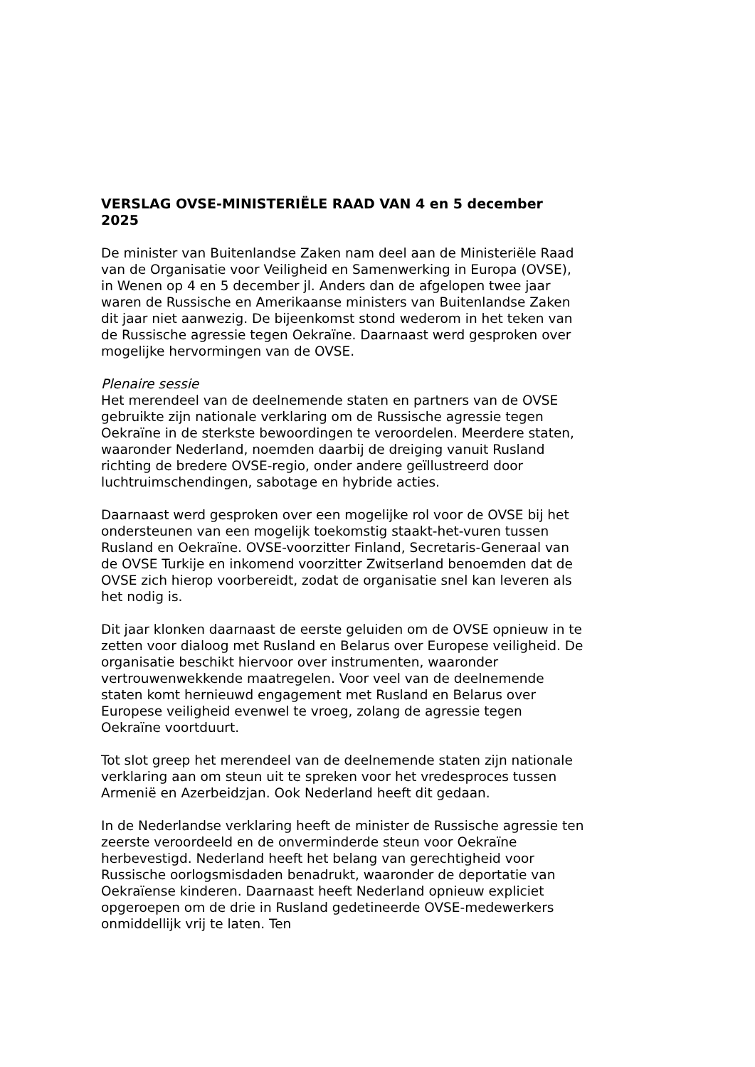VERSLAG OVSE-MINISTERIËLE RAAD VAN 4 en 5 december 2025
De minister van Buitenlandse Zaken nam deel aan de Ministeriële Raad van de Organisatie voor Veiligheid en Samenwerking in Europa (OVSE), in Wenen op 4 en 5 december jl. Anders dan de afgelopen twee jaar waren de Russische en Amerikaanse ministers van Buitenlandse Zaken dit jaar niet aanwezig. De bijeenkomst stond wederom in het teken van de Russische agressie tegen Oekraïne. Daarnaast werd gesproken over mogelijke hervormingen van de OVSE.
Plenaire sessie
Het merendeel van de deelnemende staten en partners van de OVSE gebruikte zijn nationale verklaring om de Russische agressie tegen Oekraïne in de sterkste bewoordingen te veroordelen. Meerdere staten, waaronder Nederland, noemden daarbij de dreiging vanuit Rusland richting de bredere OVSE-regio, onder andere geïllustreerd door luchtruimschendingen, sabotage en hybride acties.
Daarnaast werd gesproken over een mogelijke rol voor de OVSE bij het ondersteunen van een mogelijk toekomstig staakt-het-vuren tussen Rusland en Oekraïne. OVSE-voorzitter Finland, Secretaris-Generaal van de OVSE Turkije en inkomend voorzitter Zwitserland benoemden dat de OVSE zich hierop voorbereidt, zodat de organisatie snel kan leveren als het nodig is.
Dit jaar klonken daarnaast de eerste geluiden om de OVSE opnieuw in te zetten voor dialoog met Rusland en Belarus over Europese veiligheid. De organisatie beschikt hiervoor over instrumenten, waaronder vertrouwenwekkende maatregelen. Voor veel van de deelnemende staten komt hernieuwd engagement met Rusland en Belarus over Europese veiligheid evenwel te vroeg, zolang de agressie tegen Oekraïne voortduurt.
Tot slot greep het merendeel van de deelnemende staten zijn nationale verklaring aan om steun uit te spreken voor het vredesproces tussen Armenië en Azerbeidzjan. Ook Nederland heeft dit gedaan.
In de Nederlandse verklaring heeft de minister de Russische agressie ten zeerste veroordeeld en de onverminderde steun voor Oekraïne herbevestigd. Nederland heeft het belang van gerechtigheid voor Russische oorlogsmisdaden benadrukt, waaronder de deportatie van Oekraïense kinderen. Daarnaast heeft Nederland opnieuw expliciet opgeroepen om de drie in Rusland gedetineerde OVSE-medewerkers onmiddellijk vrij te laten. Ten